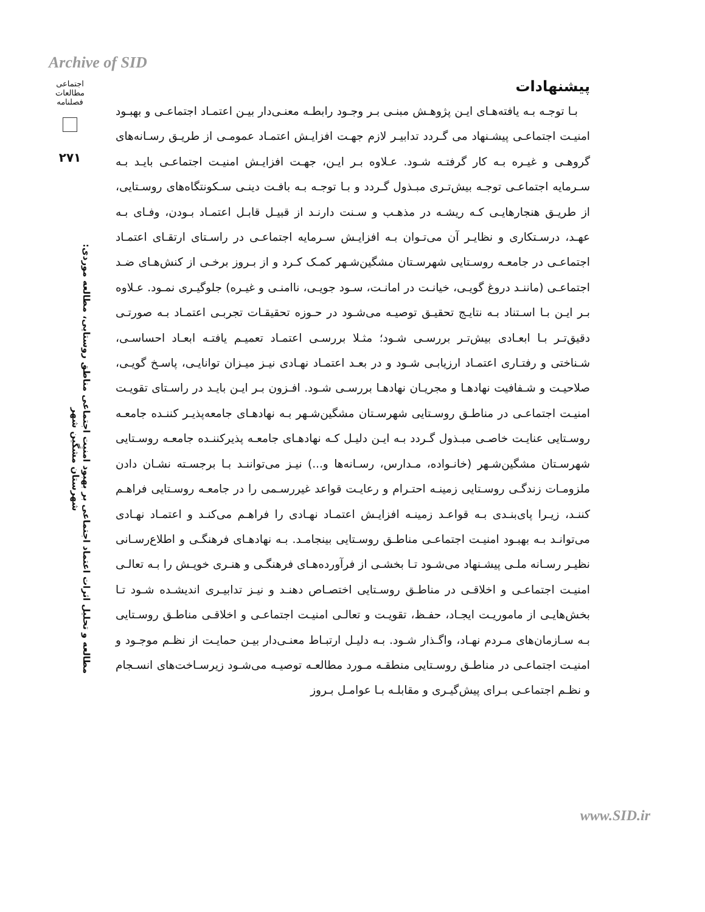Archive of SID
اجتماعی
مطالعات
فصلنامه
۲۷۱
مطالعه و تحلیل اثرات اعتماد اجتماعی بر بهبود امنیت اجتماعی مناطق روستایی، مطالعه موردی: شهرستان مشگین شهر
پیشنهادات
بـا توجـه بـه یافته‌هـای ایـن پژوهـش مبنـی بـر وجـود رابطـه معنـی‌دار بیـن اعتمـاد اجتماعـی و بهبـود امنیـت اجتماعـی پیشـنهاد می گـردد تدابیـر لازم جهـت افزایـش اعتمـاد عمومـی از طریـق رسـانه‌های گروهـی و غیـره بـه کار گرفتـه شـود. عـلاوه بـر ایـن، جهـت افزایـش امنیـت اجتماعـی بایـد بـه سـرمایه اجتماعـی توجـه بیش‌تـری مبـذول گـردد و بـا توجـه بـه بافـت دینـی سـکونتگاه‌های روسـتایی، از طریـق هنجارهایـی کـه ریشـه در مذهـب و سـنت دارنـد از قبیـل قابـل اعتمـاد بـودن، وفـای بـه عهـد، درسـتکاری و نظایـر آن می‌تـوان بـه افزایـش سـرمایه اجتماعـی در راسـتای ارتقـای اعتمـاد اجتماعـی در جامعـه روسـتایی شهرسـتان مشگین‌شـهر کمـک کـرد و از بـروز برخـی از کنش‌هـای ضـد اجتماعـی (ماننـد دروغ گویـی، خیانـت در امانـت، سـود جویـی، ناامنـی و غیـره) جلوگیـری نمـود. عـلاوه بـر ایـن بـا اسـتناد بـه نتایـج تحقیـق توصیـه می‌شـود در حـوزه تحقیقـات تجربـی اعتمـاد بـه صورتـی دقیق‌تـر بـا ابعـادی بیش‌تـر بررسـی شـود؛ مثـلا بررسـی اعتمـاد تعمیـم یافتـه ابعـاد احساسـی، شـناختی و رفتـاری اعتمـاد ارزیابـی شـود و در بعـد اعتمـاد نهـادی نیـز میـزان توانایـی، پاسـخ گویـی، صلاحیـت و شـفافیت نهادهـا و مجریـان نهادهـا بررسـی شـود. افـزون بـر ایـن بایـد در راسـتای تقویـت امنیـت اجتماعـی در مناطـق روسـتایی شهرسـتان مشگین‌شـهر بـه نهادهـای جامعه‌پذیـر کننـده جامعـه روسـتایی عنایـت خاصـی مبـذول گـردد بـه ایـن دلیـل کـه نهادهـای جامعـه پذیرکننـده جامعـه روسـتایی شهرسـتان مشگین‌شـهر (خانـواده، مـدارس، رسـانه‌ها و...) نیـز می‌تواننـد بـا برجسـته نشـان دادن ملزومـات زندگـی روسـتایی زمینـه احتـرام و رعایـت قواعد غیررسـمی را در جامعـه روسـتایی فراهـم کننـد، زیـرا پای‌بنـدی بـه قواعـد زمینـه افزایـش اعتمـاد نهـادی را فراهـم می‌کنـد و اعتمـاد نهـادی می‌توانـد بـه بهبـود امنیـت اجتماعـی مناطـق روسـتایی بینجامـد. بـه نهادهـای فرهنگـی و اطلاع‌رسـانی نظیـر رسـانه ملـی پیشـنهاد می‌شـود تـا بخشـی از فرآورده‌هـای فرهنگـی و هنـری خویـش را بـه تعالـی امنیـت اجتماعـی و اخلاقـی در مناطـق روسـتایی اختصـاص دهنـد و نیـز تدابیـری اندیشـده شـود تـا بخش‌هایـی از ماموریـت ایجـاد، حفـظ، تقویـت و تعالـی امنیـت اجتماعـی و اخلاقـی مناطـق روسـتایی بـه سـازمان‌های مـردم نهـاد، واگـذار شـود. بـه دلیـل ارتبـاط معنـی‌دار بیـن حمایـت از نظـم موجـود و امنیـت اجتماعـی در مناطـق روسـتایی منطقـه مـورد مطالعـه توصیـه می‌شـود زیرسـاخت‌های انسـجام و نظـم اجتماعـی بـرای پیش‌گیـری و مقابلـه بـا عوامـل بـروز
www.SID.ir